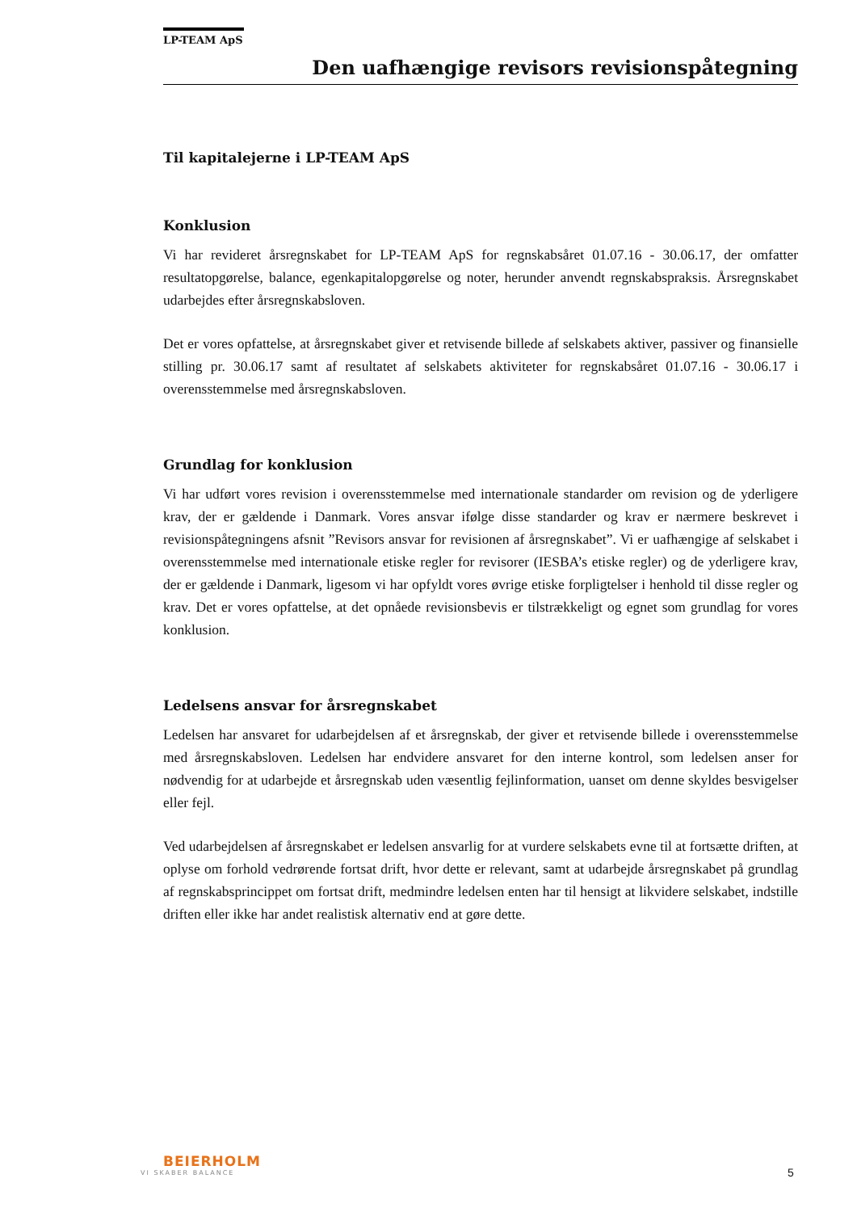LP-TEAM ApS
Den uafhængige revisors revisionspåtegning
Til kapitalejerne i LP-TEAM ApS
Konklusion
Vi har revideret årsregnskabet for LP-TEAM ApS for regnskabsåret 01.07.16 - 30.06.17, der omfatter resultatopgørelse, balance, egenkapitalopgørelse og noter, herunder anvendt regnskabspraksis. Årsregnskabet udarbejdes efter årsregnskabsloven.
Det er vores opfattelse, at årsregnskabet giver et retvisende billede af selskabets aktiver, passiver og finansielle stilling pr. 30.06.17 samt af resultatet af selskabets aktiviteter for regnskabsåret 01.07.16 - 30.06.17 i overensstemmelse med årsregnskabsloven.
Grundlag for konklusion
Vi har udført vores revision i overensstemmelse med internationale standarder om revision og de yderligere krav, der er gældende i Danmark. Vores ansvar ifølge disse standarder og krav er nærmere beskrevet i revisionspåtegningens afsnit ”Revisors ansvar for revisionen af årsregnskabet”. Vi er uafhængige af selskabet i overensstemmelse med internationale etiske regler for revisorer (IESBA’s etiske regler) og de yderligere krav, der er gældende i Danmark, ligesom vi har opfyldt vores øvrige etiske forpligtelser i henhold til disse regler og krav. Det er vores opfattelse, at det opnåede revisionsbevis er tilstrækkeligt og egnet som grundlag for vores konklusion.
Ledelsens ansvar for årsregnskabet
Ledelsen har ansvaret for udarbejdelsen af et årsregnskab, der giver et retvisende billede i overensstemmelse med årsregnskabsloven. Ledelsen har endvidere ansvaret for den interne kontrol, som ledelsen anser for nødvendig for at udarbejde et årsregnskab uden væsentlig fejlinformation, uanset om denne skyldes besvigelser eller fejl.
Ved udarbejdelsen af årsregnskabet er ledelsen ansvarlig for at vurdere selskabets evne til at fortsætte driften, at oplyse om forhold vedrørende fortsat drift, hvor dette er relevant, samt at udarbejde årsregnskabet på grundlag af regnskabsprincippet om fortsat drift, medmindre ledelsen enten har til hensigt at likvidere selskabet, indstille driften eller ikke har andet realistisk alternativ end at gøre dette.
BEIERHOLM
VI SKABER BALANCE
5